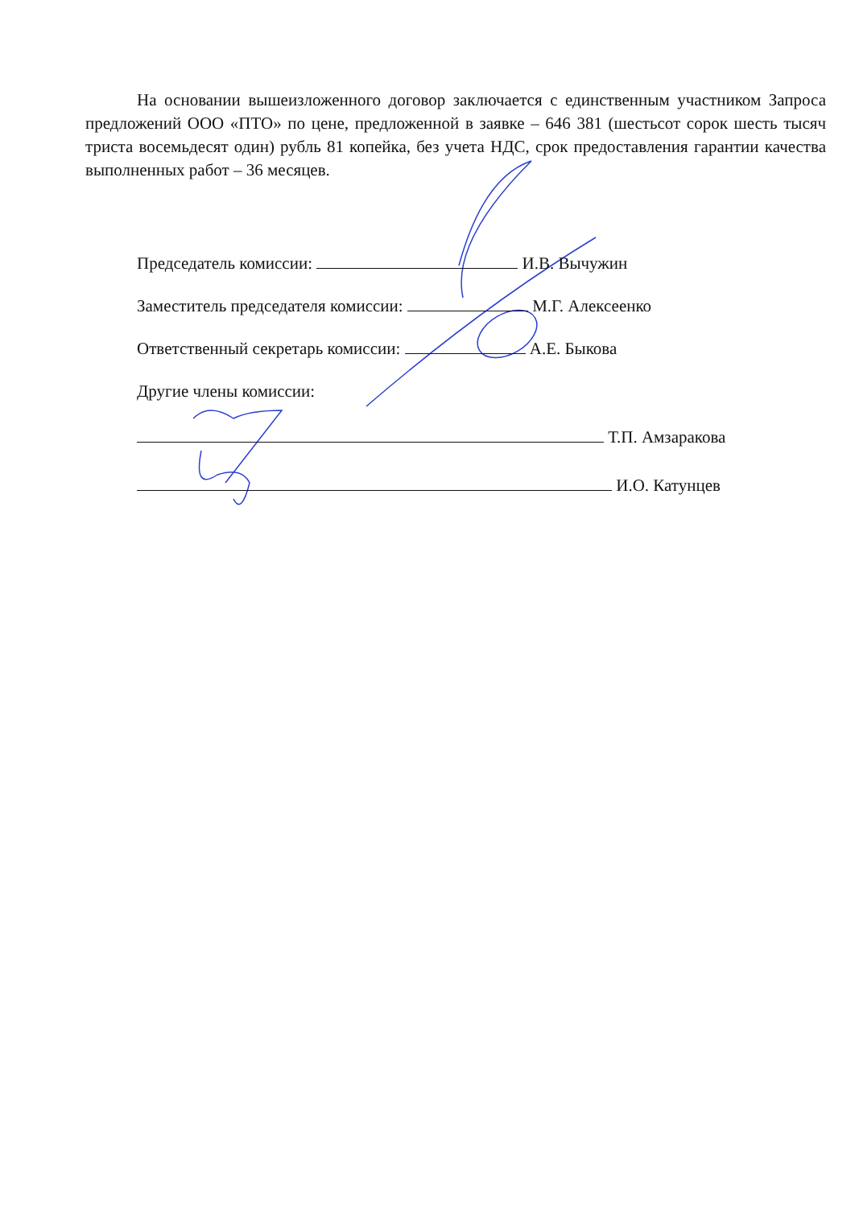На основании вышеизложенного договор заключается с единственным участником Запроса предложений ООО «ПТО» по цене, предложенной в заявке – 646 381 (шестьсот сорок шесть тысяч триста восемьдесят один) рубль 81 копейка, без учета НДС, срок предоставления гарантии качества выполненных работ – 36 месяцев.
Председатель комиссии: И.В. Вычужин
Заместитель председателя комиссии: М.Г. Алексеенко
Ответственный секретарь комиссии: А.Е. Быкова
Другие члены комиссии:
Т.П. Амзаракова
И.О. Катунцев